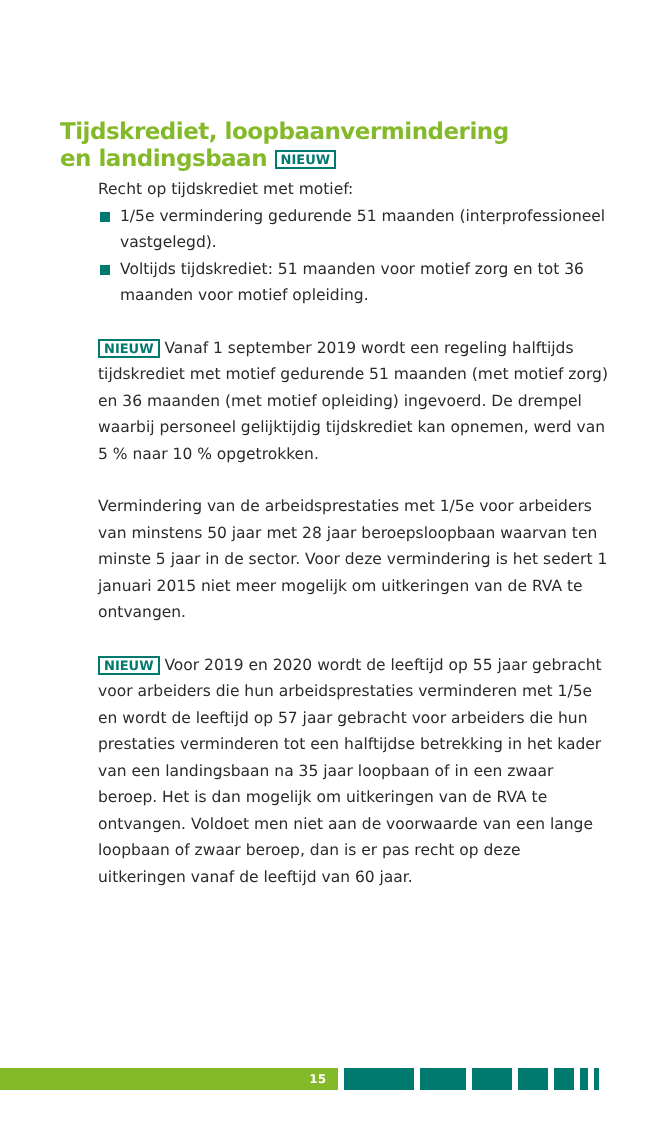Tijdskrediet, loopbaanvermindering
en landingsbaan NIEUW
Recht op tijdskrediet met motief:
1/5e vermindering gedurende 51 maanden (interprofessioneel vastgelegd).
Voltijds tijdskrediet: 51 maanden voor motief zorg en tot 36 maanden voor motief opleiding.
NIEUW Vanaf 1 september 2019 wordt een regeling halftijds tijdskrediet met motief gedurende 51 maanden (met motief zorg) en 36 maanden (met motief opleiding) ingevoerd. De drempel waarbij personeel gelijktijdig tijdskrediet kan opnemen, werd van 5 % naar 10 % opgetrokken.
Vermindering van de arbeidsprestaties met 1/5e voor arbeiders van minstens 50 jaar met 28 jaar beroepsloopbaan waarvan ten minste 5 jaar in de sector. Voor deze vermindering is het sedert 1 januari 2015 niet meer mogelijk om uitkeringen van de RVA te ontvangen.
NIEUW Voor 2019 en 2020 wordt de leeftijd op 55 jaar gebracht voor arbeiders die hun arbeidsprestaties verminderen met 1/5e en wordt de leeftijd op 57 jaar gebracht voor arbeiders die hun prestaties verminderen tot een halftijdse betrekking in het kader van een landingsbaan na 35 jaar loopbaan of in een zwaar beroep. Het is dan mogelijk om uitkeringen van de RVA te ontvangen. Voldoet men niet aan de voorwaarde van een lange loopbaan of zwaar beroep, dan is er pas recht op deze uitkeringen vanaf de leeftijd van 60 jaar.
15